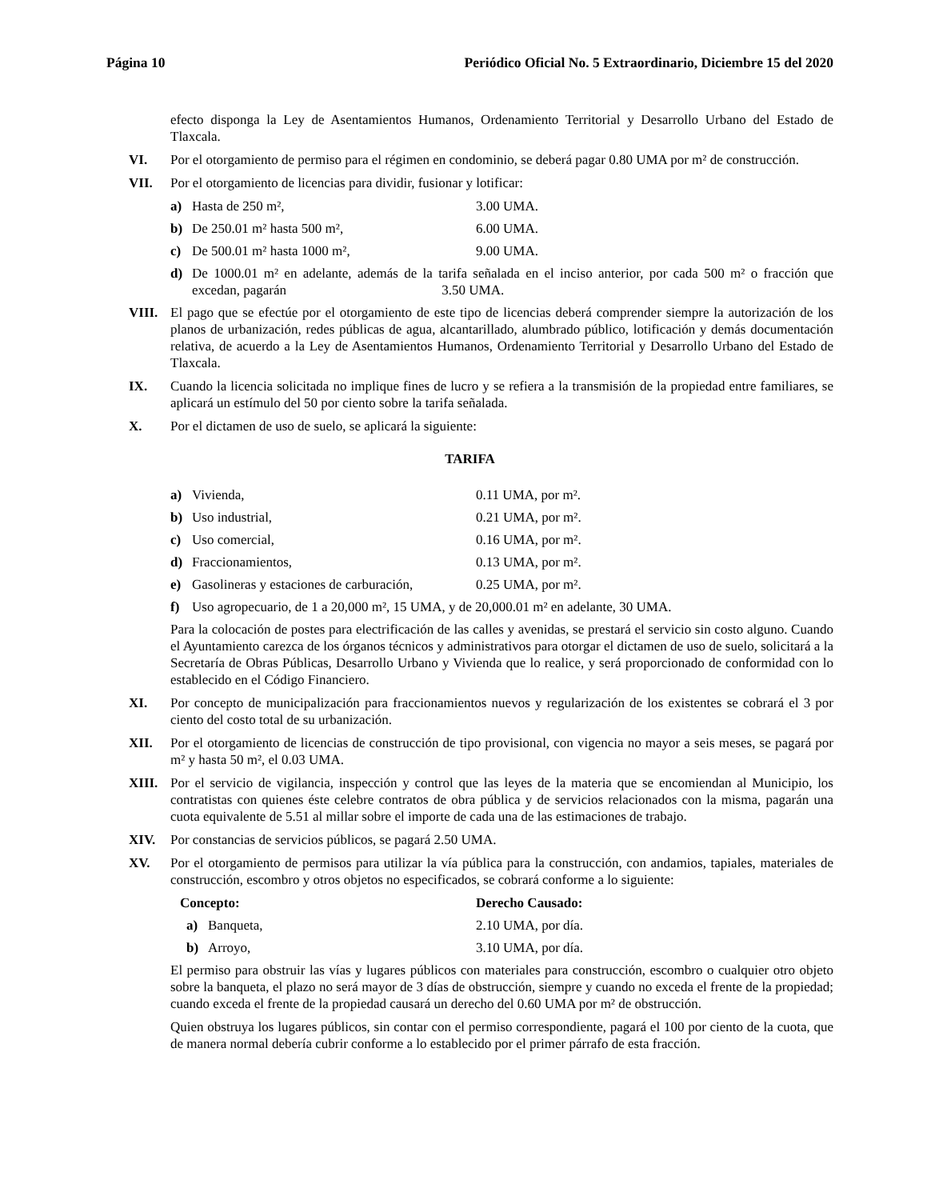Página 10 Periódico Oficial No. 5 Extraordinario, Diciembre 15 del 2020
efecto disponga la Ley de Asentamientos Humanos, Ordenamiento Territorial y Desarrollo Urbano del Estado de Tlaxcala.
VI. Por el otorgamiento de permiso para el régimen en condominio, se deberá pagar 0.80 UMA por m² de construcción.
VII. Por el otorgamiento de licencias para dividir, fusionar y lotificar:
a) Hasta de 250 m², 3.00 UMA.
b) De 250.01 m² hasta 500 m², 6.00 UMA.
c) De 500.01 m² hasta 1000 m², 9.00 UMA.
d) De 1000.01 m² en adelante, además de la tarifa señalada en el inciso anterior, por cada 500 m² o fracción que excedan, pagarán 3.50 UMA.
VIII. El pago que se efectúe por el otorgamiento de este tipo de licencias deberá comprender siempre la autorización de los planos de urbanización, redes públicas de agua, alcantarillado, alumbrado público, lotificación y demás documentación relativa, de acuerdo a la Ley de Asentamientos Humanos, Ordenamiento Territorial y Desarrollo Urbano del Estado de Tlaxcala.
IX. Cuando la licencia solicitada no implique fines de lucro y se refiera a la transmisión de la propiedad entre familiares, se aplicará un estímulo del 50 por ciento sobre la tarifa señalada.
X. Por el dictamen de uso de suelo, se aplicará la siguiente:
TARIFA
a) Vivienda, 0.11 UMA, por m².
b) Uso industrial, 0.21 UMA, por m².
c) Uso comercial, 0.16 UMA, por m².
d) Fraccionamientos, 0.13 UMA, por m².
e) Gasolineras y estaciones de carburación, 0.25 UMA, por m².
f) Uso agropecuario, de 1 a 20,000 m², 15 UMA, y de 20,000.01 m² en adelante, 30 UMA.
Para la colocación de postes para electrificación de las calles y avenidas, se prestará el servicio sin costo alguno. Cuando el Ayuntamiento carezca de los órganos técnicos y administrativos para otorgar el dictamen de uso de suelo, solicitará a la Secretaría de Obras Públicas, Desarrollo Urbano y Vivienda que lo realice, y será proporcionado de conformidad con lo establecido en el Código Financiero.
XI. Por concepto de municipalización para fraccionamientos nuevos y regularización de los existentes se cobrará el 3 por ciento del costo total de su urbanización.
XII. Por el otorgamiento de licencias de construcción de tipo provisional, con vigencia no mayor a seis meses, se pagará por m² y hasta 50 m², el 0.03 UMA.
XIII. Por el servicio de vigilancia, inspección y control que las leyes de la materia que se encomiendan al Municipio, los contratistas con quienes éste celebre contratos de obra pública y de servicios relacionados con la misma, pagarán una cuota equivalente de 5.51 al millar sobre el importe de cada una de las estimaciones de trabajo.
XIV. Por constancias de servicios públicos, se pagará 2.50 UMA.
XV. Por el otorgamiento de permisos para utilizar la vía pública para la construcción, con andamios, tapiales, materiales de construcción, escombro y otros objetos no especificados, se cobrará conforme a lo siguiente:
Concepto: Derecho Causado:
a) Banqueta, 2.10 UMA, por día.
b) Arroyo, 3.10 UMA, por día.
El permiso para obstruir las vías y lugares públicos con materiales para construcción, escombro o cualquier otro objeto sobre la banqueta, el plazo no será mayor de 3 días de obstrucción, siempre y cuando no exceda el frente de la propiedad; cuando exceda el frente de la propiedad causará un derecho del 0.60 UMA por m² de obstrucción.
Quien obstruya los lugares públicos, sin contar con el permiso correspondiente, pagará el 100 por ciento de la cuota, que de manera normal debería cubrir conforme a lo establecido por el primer párrafo de esta fracción.